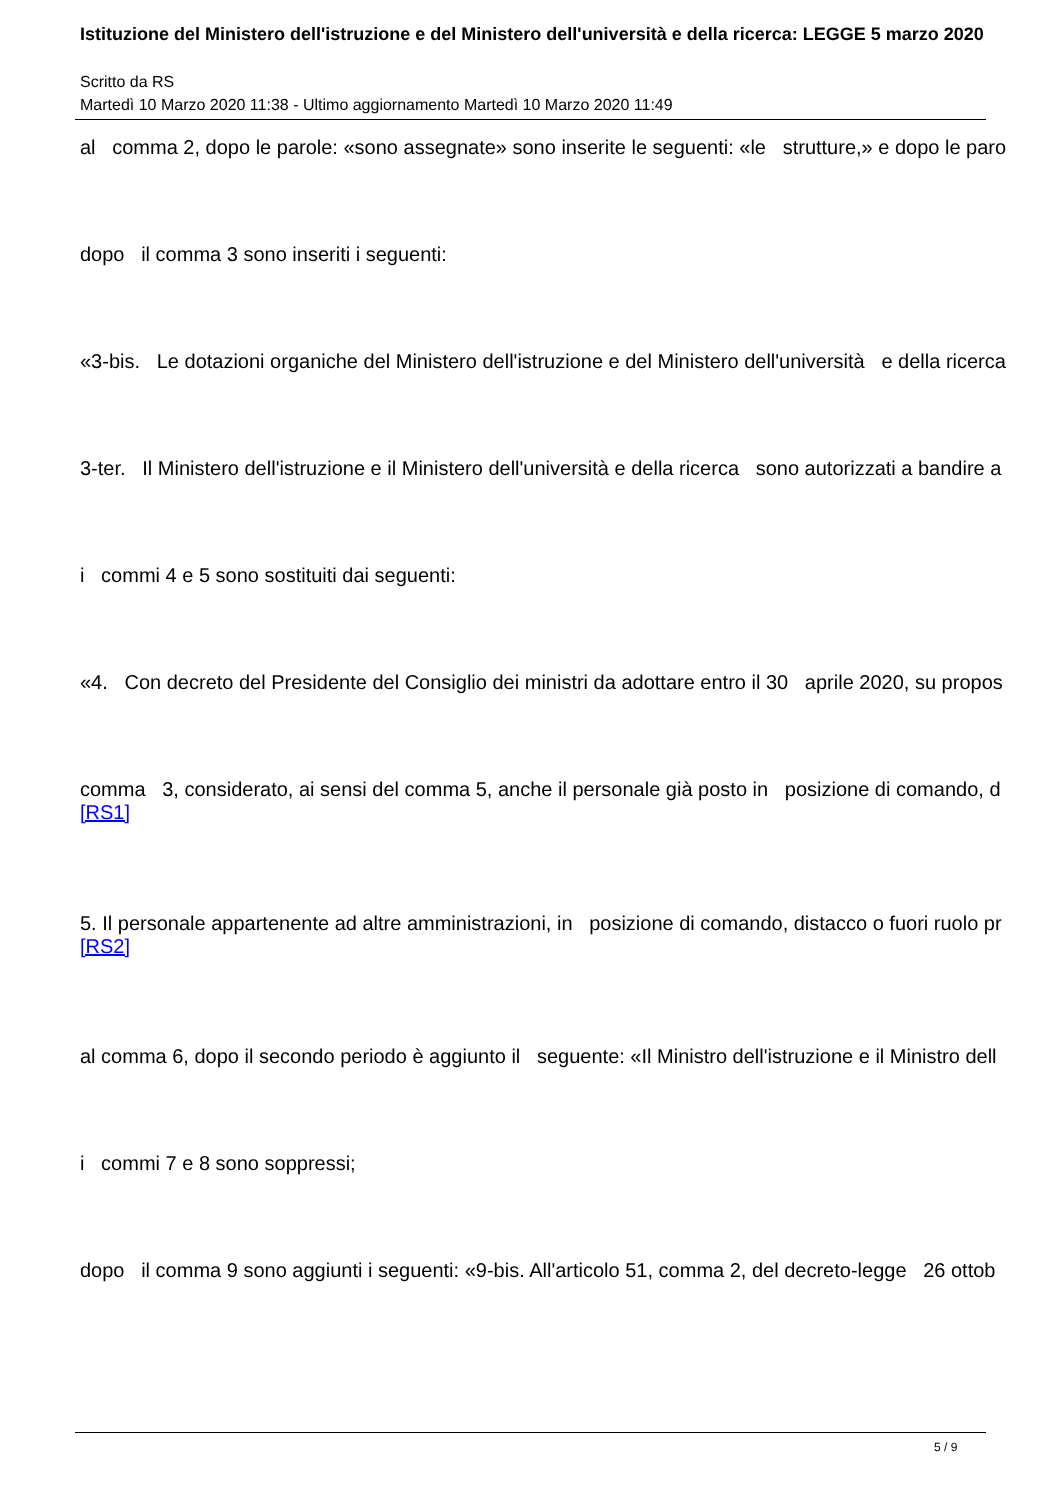Istituzione del Ministero dell'istruzione e del Ministero dell'università e della ricerca: LEGGE 5 marzo 2020
Scritto da RS
Martedì 10 Marzo 2020 11:38 - Ultimo aggiornamento Martedì 10 Marzo 2020 11:49
al comma 2, dopo le parole: «sono assegnate» sono inserite le seguenti: «le strutture,» e dopo le paro
dopo il comma 3 sono inseriti i seguenti:
«3-bis. Le dotazioni organiche del Ministero dell'istruzione e del Ministero dell'università e della ricerca
3-ter. Il Ministero dell'istruzione e il Ministero dell'università e della ricerca sono autorizzati a bandire a
i commi 4 e 5 sono sostituiti dai seguenti:
«4. Con decreto del Presidente del Consiglio dei ministri da adottare entro il 30 aprile 2020, su propos
comma 3, considerato, ai sensi del comma 5, anche il personale già posto in posizione di comando, d
[RS1]
5. Il personale appartenente ad altre amministrazioni, in posizione di comando, distacco o fuori ruolo pr
[RS2]
al comma 6, dopo il secondo periodo è aggiunto il seguente: «Il Ministro dell'istruzione e il Ministro dell
i commi 7 e 8 sono soppressi;
dopo il comma 9 sono aggiunti i seguenti: «9-bis. All'articolo 51, comma 2, del decreto-legge 26 ottob
5 / 9